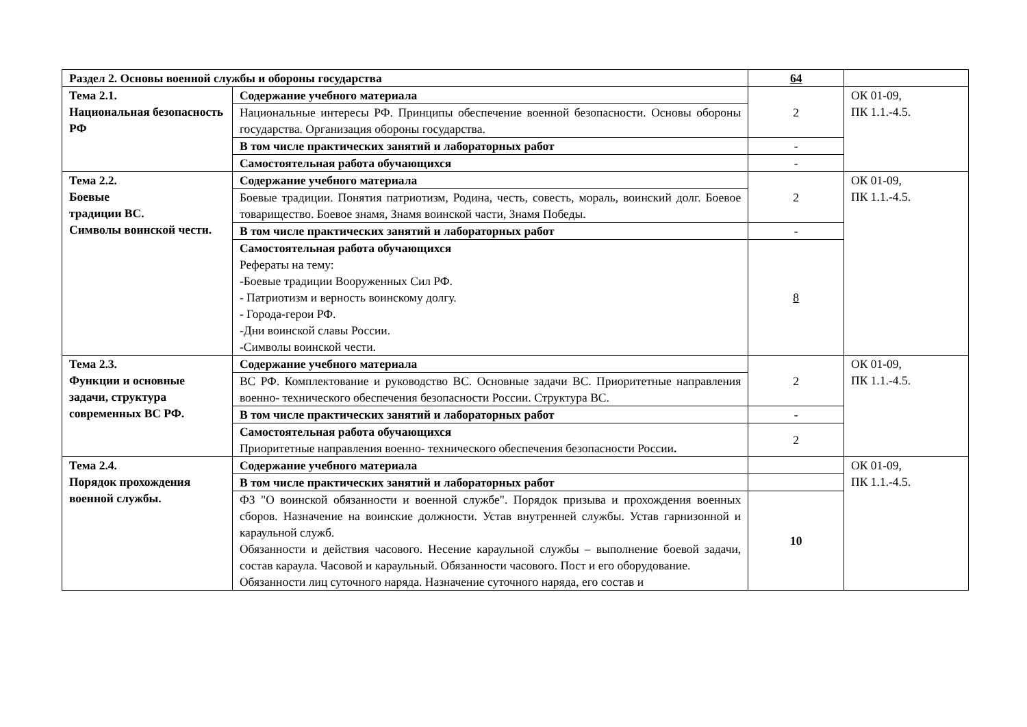| Раздел 2. Основы военной службы и обороны государства | | 64 | |
| Тема 2.1. Национальная безопасность РФ | Содержание учебного материала | 2 | ОК 01-09, ПК 1.1.-4.5. |
| | Национальные интересы РФ. Принципы обеспечение военной безопасности. Основы обороны государства. Организация обороны государства. | | |
| | В том числе практических занятий и лабораторных работ | - | |
| | Самостоятельная работа обучающихся | - | |
| Тема 2.2. Боевые традиции ВС. Символы воинской чести. | Содержание учебного материала | 2 | ОК 01-09, ПК 1.1.-4.5. |
| | Боевые традиции. Понятия патриотизм, Родина, честь, совесть, мораль, воинский долг. Боевое товарищество. Боевое знамя, Знамя воинской части, Знамя Победы. | | |
| | В том числе практических занятий и лабораторных работ | - | |
| | Самостоятельная работа обучающихся Рефераты на тему: -Боевые традиции Вооруженных Сил РФ. - Патриотизм и верность воинскому долгу. - Города-герои РФ. -Дни воинской славы России. -Символы воинской чести. | 8 | |
| Тема 2.3. Функции и основные задачи, структура современных ВС РФ. | Содержание учебного материала | 2 | ОК 01-09, ПК 1.1.-4.5. |
| | ВС РФ. Комплектование и руководство ВС. Основные задачи ВС. Приоритетные направления военно- технического обеспечения безопасности России. Структура ВС. | | |
| | В том числе практических занятий и лабораторных работ | - | |
| | Самостоятельная работа обучающихся Приоритетные направления военно- технического обеспечения безопасности России . | 2 | |
| Тема 2.4. Порядок прохождения военной службы. | Содержание учебного материала | | ОК 01-09, ПК 1.1.-4.5. |
| | В том числе практических занятий и лабораторных работ | | |
| | ФЗ "О воинской обязанности и военной службе". Порядок призыва и прохождения военных сборов. Назначение на воинские должности. Устав внутренней службы. Устав гарнизонной и караульной служб. Обязанности и действия часового. Несение караульной службы – выполнение боевой задачи, состав караула. Часовой и караульный. Обязанности часового. Пост и его оборудование. Обязанности лиц суточного наряда. Назначение суточного наряда, его состав и | 10 | |